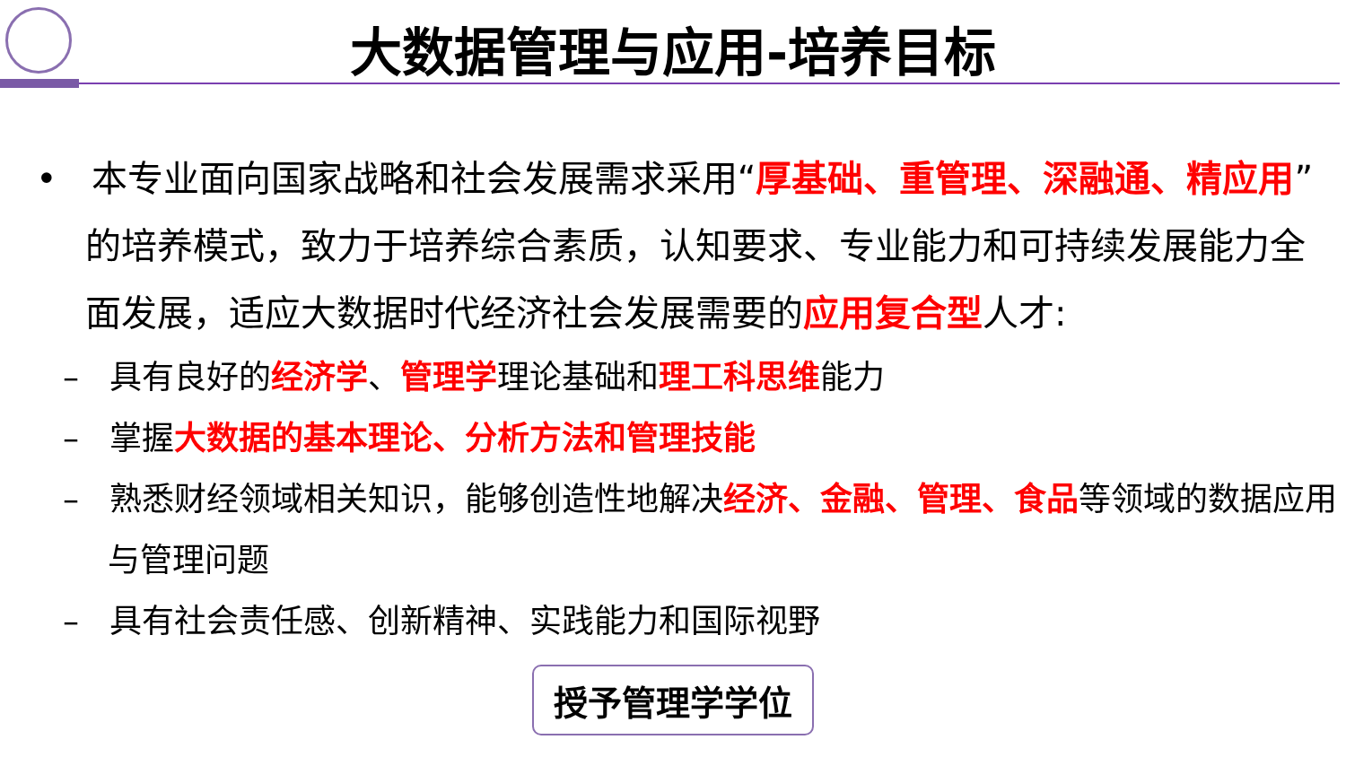大数据管理与应用-培养目标
• 本专业面向国家战略和社会发展需求采用“厚基础、重管理、深融通、精应用”的培养模式，致力于培养综合素质，认知要求、专业能力和可持续发展能力全面发展，适应大数据时代经济社会发展需要的应用复合型人才:
– 具有良好的经济学、管理学理论基础和理工科思维能力
– 掌握大数据的基本理论、分析方法和管理技能
– 熟悉财经领域相关知识，能够创造性地解决经济、金融、管理、食品等领域的数据应用与管理问题
– 具有社会责任感、创新精神、实践能力和国际视野
授予管理学学位